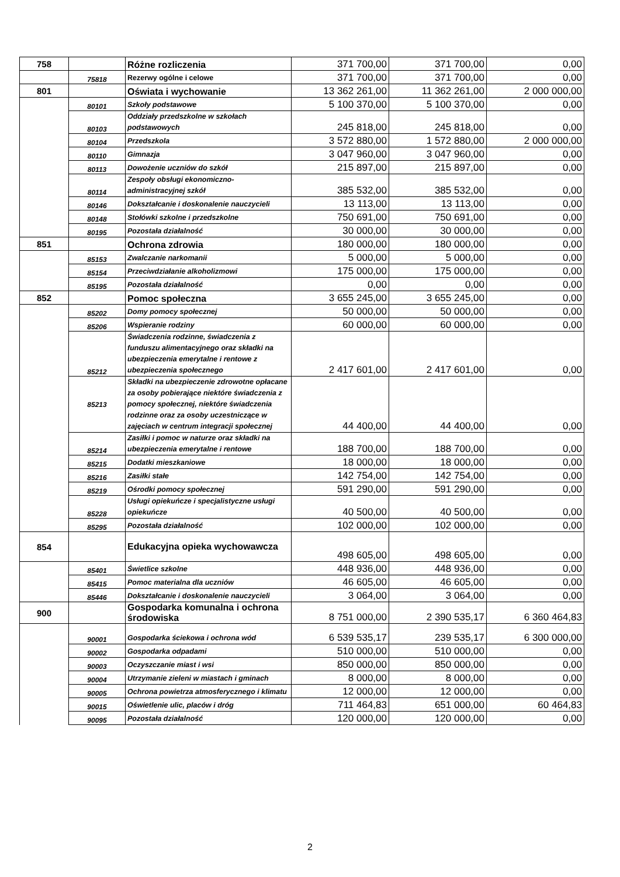| 758 | | Różne rozliczenia | 371 700,00 | 371 700,00 | 0,00 |
| | 75818 | Rezerwy ogólne i celowe | 371 700,00 | 371 700,00 | 0,00 |
| 801 | | Oświata i wychowanie | 13 362 261,00 | 11 362 261,00 | 2 000 000,00 |
| | 80101 | Szkoły podstawowe | 5 100 370,00 | 5 100 370,00 | 0,00 |
| | 80103 | Oddziały przedszkolne w szkołach podstawowych | 245 818,00 | 245 818,00 | 0,00 |
| | 80104 | Przedszkola | 3 572 880,00 | 1 572 880,00 | 2 000 000,00 |
| | 80110 | Gimnazja | 3 047 960,00 | 3 047 960,00 | 0,00 |
| | 80113 | Dowożenie uczniów do szkół | 215 897,00 | 215 897,00 | 0,00 |
| | 80114 | Zespoły obsługi ekonomiczno-administracyjnej szkół | 385 532,00 | 385 532,00 | 0,00 |
| | 80146 | Dokształcanie i doskonalenie nauczycieli | 13 113,00 | 13 113,00 | 0,00 |
| | 80148 | Stołówki szkolne i przedszkolne | 750 691,00 | 750 691,00 | 0,00 |
| | 80195 | Pozostała działalność | 30 000,00 | 30 000,00 | 0,00 |
| 851 | | Ochrona zdrowia | 180 000,00 | 180 000,00 | 0,00 |
| | 85153 | Zwalczanie narkomanii | 5 000,00 | 5 000,00 | 0,00 |
| | 85154 | Przeciwdziałanie alkoholizmowi | 175 000,00 | 175 000,00 | 0,00 |
| | 85195 | Pozostała działalność | 0,00 | 0,00 | 0,00 |
| 852 | | Pomoc społeczna | 3 655 245,00 | 3 655 245,00 | 0,00 |
| | 85202 | Domy pomocy społecznej | 50 000,00 | 50 000,00 | 0,00 |
| | 85206 | Wspieranie rodziny | 60 000,00 | 60 000,00 | 0,00 |
| | 85212 | Świadczenia rodzinne, świadczenia z funduszu alimentacyjnego oraz składki na ubezpieczenia emerytalne i rentowe z ubezpieczenia społecznego | 2 417 601,00 | 2 417 601,00 | 0,00 |
| | 85213 | Składki na ubezpieczenie zdrowotne opłacane za osoby pobierające niektóre świadczenia z pomocy społecznej, niektóre świadczenia rodzinne oraz za osoby uczestniczące w zajęciach w centrum integracji społecznej | 44 400,00 | 44 400,00 | 0,00 |
| | 85214 | Zasiłki i pomoc w naturze oraz składki na ubezpieczenia emerytalne i rentowe | 188 700,00 | 188 700,00 | 0,00 |
| | 85215 | Dodatki mieszkaniowe | 18 000,00 | 18 000,00 | 0,00 |
| | 85216 | Zasiłki stałe | 142 754,00 | 142 754,00 | 0,00 |
| | 85219 | Ośrodki pomocy społecznej | 591 290,00 | 591 290,00 | 0,00 |
| | 85228 | Usługi opiekuńcze i specjalistyczne usługi opiekuńcze | 40 500,00 | 40 500,00 | 0,00 |
| | 85295 | Pozostała działalność | 102 000,00 | 102 000,00 | 0,00 |
| 854 | | Edukacyjna opieka wychowawcza | 498 605,00 | 498 605,00 | 0,00 |
| | 85401 | Świetlice szkolne | 448 936,00 | 448 936,00 | 0,00 |
| | 85415 | Pomoc materialna dla uczniów | 46 605,00 | 46 605,00 | 0,00 |
| | 85446 | Dokształcanie i doskonalenie nauczycieli | 3 064,00 | 3 064,00 | 0,00 |
| 900 | | Gospodarka komunalna i ochrona środowiska | 8 751 000,00 | 2 390 535,17 | 6 360 464,83 |
| | 90001 | Gospodarka ściekowa i ochrona wód | 6 539 535,17 | 239 535,17 | 6 300 000,00 |
| | 90002 | Gospodarka odpadami | 510 000,00 | 510 000,00 | 0,00 |
| | 90003 | Oczyszczanie miast i wsi | 850 000,00 | 850 000,00 | 0,00 |
| | 90004 | Utrzymanie zieleni w miastach i gminach | 8 000,00 | 8 000,00 | 0,00 |
| | 90005 | Ochrona powietrza atmosferycznego i klimatu | 12 000,00 | 12 000,00 | 0,00 |
| | 90015 | Oświetlenie ulic, placów i dróg | 711 464,83 | 651 000,00 | 60 464,83 |
| | 90095 | Pozostała działalność | 120 000,00 | 120 000,00 | 0,00 |
2